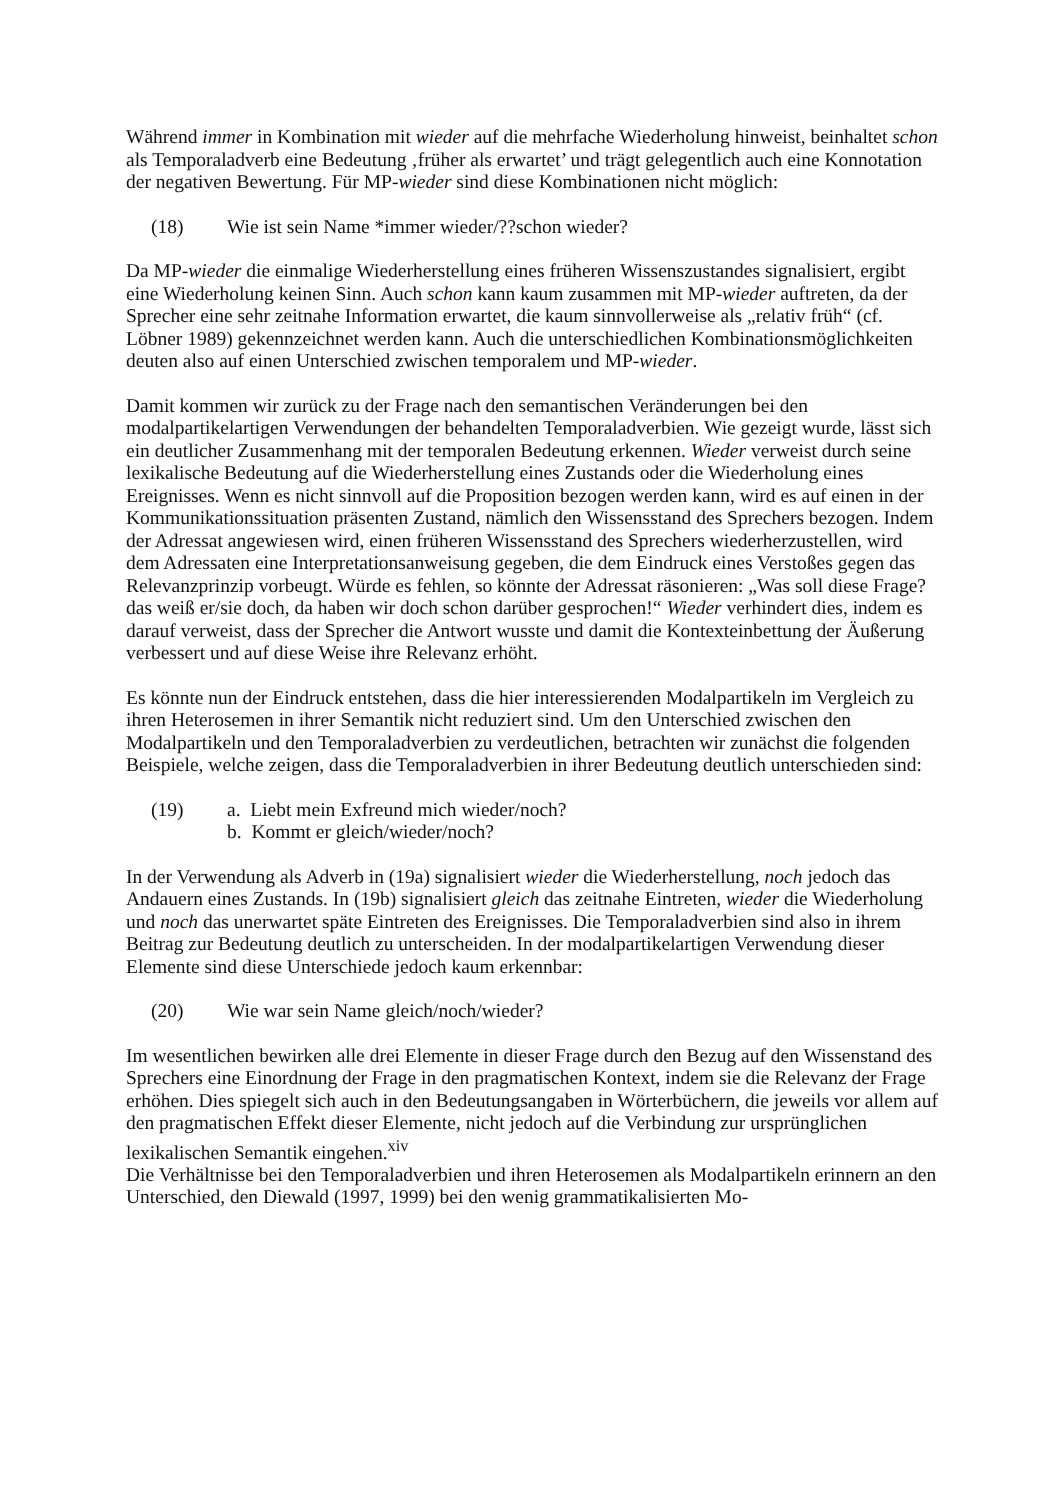Während immer in Kombination mit wieder auf die mehrfache Wiederholung hinweist, beinhaltet schon als Temporaladverb eine Bedeutung ‚früher als erwartet’ und trägt gelegentlich auch eine Konnotation der negativen Bewertung. Für MP-wieder sind diese Kombinationen nicht möglich:
(18) Wie ist sein Name *immer wieder/??schon wieder?
Da MP-wieder die einmalige Wiederherstellung eines früheren Wissenszustandes signalisiert, ergibt eine Wiederholung keinen Sinn. Auch schon kann kaum zusammen mit MP-wieder auftreten, da der Sprecher eine sehr zeitnahe Information erwartet, die kaum sinnvollerweise als „relativ früh“ (cf. Löbner 1989) gekennzeichnet werden kann. Auch die unterschiedlichen Kombinationsmöglichkeiten deuten also auf einen Unterschied zwischen temporalem und MP-wieder.
Damit kommen wir zurück zu der Frage nach den semantischen Veränderungen bei den modalpartikelartigen Verwendungen der behandelten Temporaladverbien. Wie gezeigt wurde, lässt sich ein deutlicher Zusammenhang mit der temporalen Bedeutung erkennen. Wieder verweist durch seine lexikalische Bedeutung auf die Wiederherstellung eines Zustands oder die Wiederholung eines Ereignisses. Wenn es nicht sinnvoll auf die Proposition bezogen werden kann, wird es auf einen in der Kommunikationssituation präsenten Zustand, nämlich den Wissensstand des Sprechers bezogen. Indem der Adressat angewiesen wird, einen früheren Wissensstand des Sprechers wiederherzustellen, wird dem Adressaten eine Interpretationsanweisung gegeben, die dem Eindruck eines Verstoßes gegen das Relevanzprinzip vorbeugt. Würde es fehlen, so könnte der Adressat räsonieren: „Was soll diese Frage? das weiß er/sie doch, da haben wir doch schon darüber gesprochen!“ Wieder verhindert dies, indem es darauf verweist, dass der Sprecher die Antwort wusste und damit die Kontexteinbettung der Äußerung verbessert und auf diese Weise ihre Relevanz erhöht.
Es könnte nun der Eindruck entstehen, dass die hier interessierenden Modalpartikeln im Vergleich zu ihren Heterosemen in ihrer Semantik nicht reduziert sind. Um den Unterschied zwischen den Modalpartikeln und den Temporaladverbien zu verdeutlichen, betrachten wir zunächst die folgenden Beispiele, welche zeigen, dass die Temporaladverbien in ihrer Bedeutung deutlich unterschieden sind:
(19) a. Liebt mein Exfreund mich wieder/noch?
b. Kommt er gleich/wieder/noch?
In der Verwendung als Adverb in (19a) signalisiert wieder die Wiederherstellung, noch jedoch das Andauern eines Zustands. In (19b) signalisiert gleich das zeitnahe Eintreten, wieder die Wiederholung und noch das unerwartet späte Eintreten des Ereignisses. Die Temporaladverbien sind also in ihrem Beitrag zur Bedeutung deutlich zu unterscheiden. In der modalpartikelartigen Verwendung dieser Elemente sind diese Unterschiede jedoch kaum erkennbar:
(20) Wie war sein Name gleich/noch/wieder?
Im wesentlichen bewirken alle drei Elemente in dieser Frage durch den Bezug auf den Wissenstand des Sprechers eine Einordnung der Frage in den pragmatischen Kontext, indem sie die Relevanz der Frage erhöhen. Dies spiegelt sich auch in den Bedeutungsangaben in Wörterbüchern, die jeweils vor allem auf den pragmatischen Effekt dieser Elemente, nicht jedoch auf die Verbindung zur ursprünglichen lexikalischen Semantik eingehen.<sup>xiv</sup>
Die Verhältnisse bei den Temporaladverbien und ihren Heterosemen als Modalpartikeln erinnern an den Unterschied, den Diewald (1997, 1999) bei den wenig grammatikalisierten Mo-